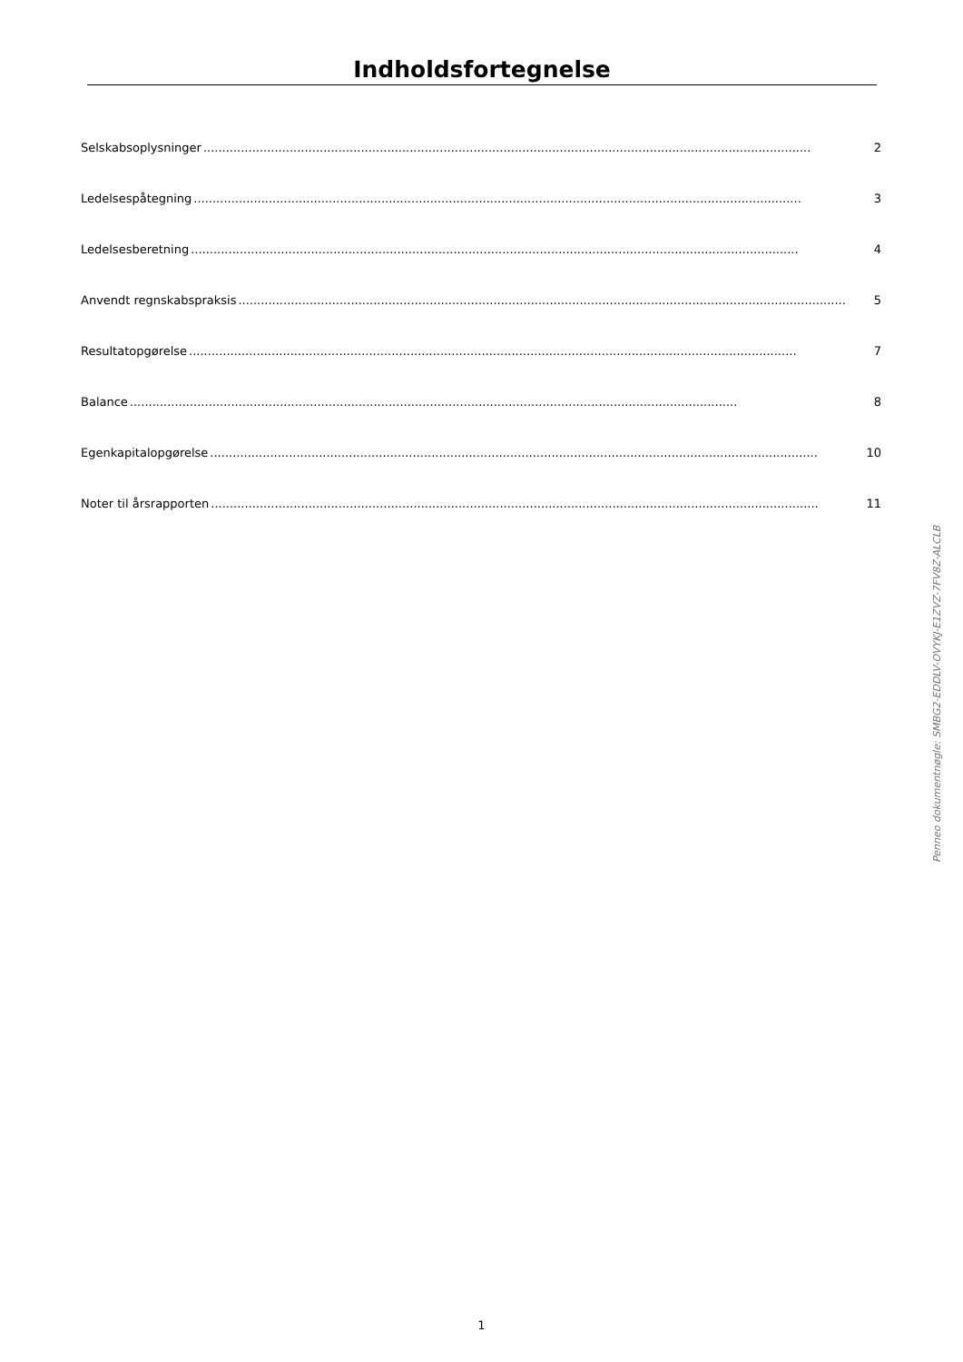Indholdsfortegnelse
Selskabsoplysninger.................................................................................................................................................................. 2
Ledelsespåtegning.................................................................................................................................................................. 3
Ledelsesberetning.................................................................................................................................................................. 4
Anvendt regnskabspraksis.................................................................................................................................................................. 5
Resultatopgørelse.................................................................................................................................................................. 7
Balance.................................................................................................................................................................. 8
Egenkapitalopgørelse.................................................................................................................................................................. 10
Noter til årsrapporten.................................................................................................................................................................. 11
Penneo dokumentnøgle: SMBG2-EDDLV-OVYKJ-E1ZVZ-7FV8Z-ALCLB
1